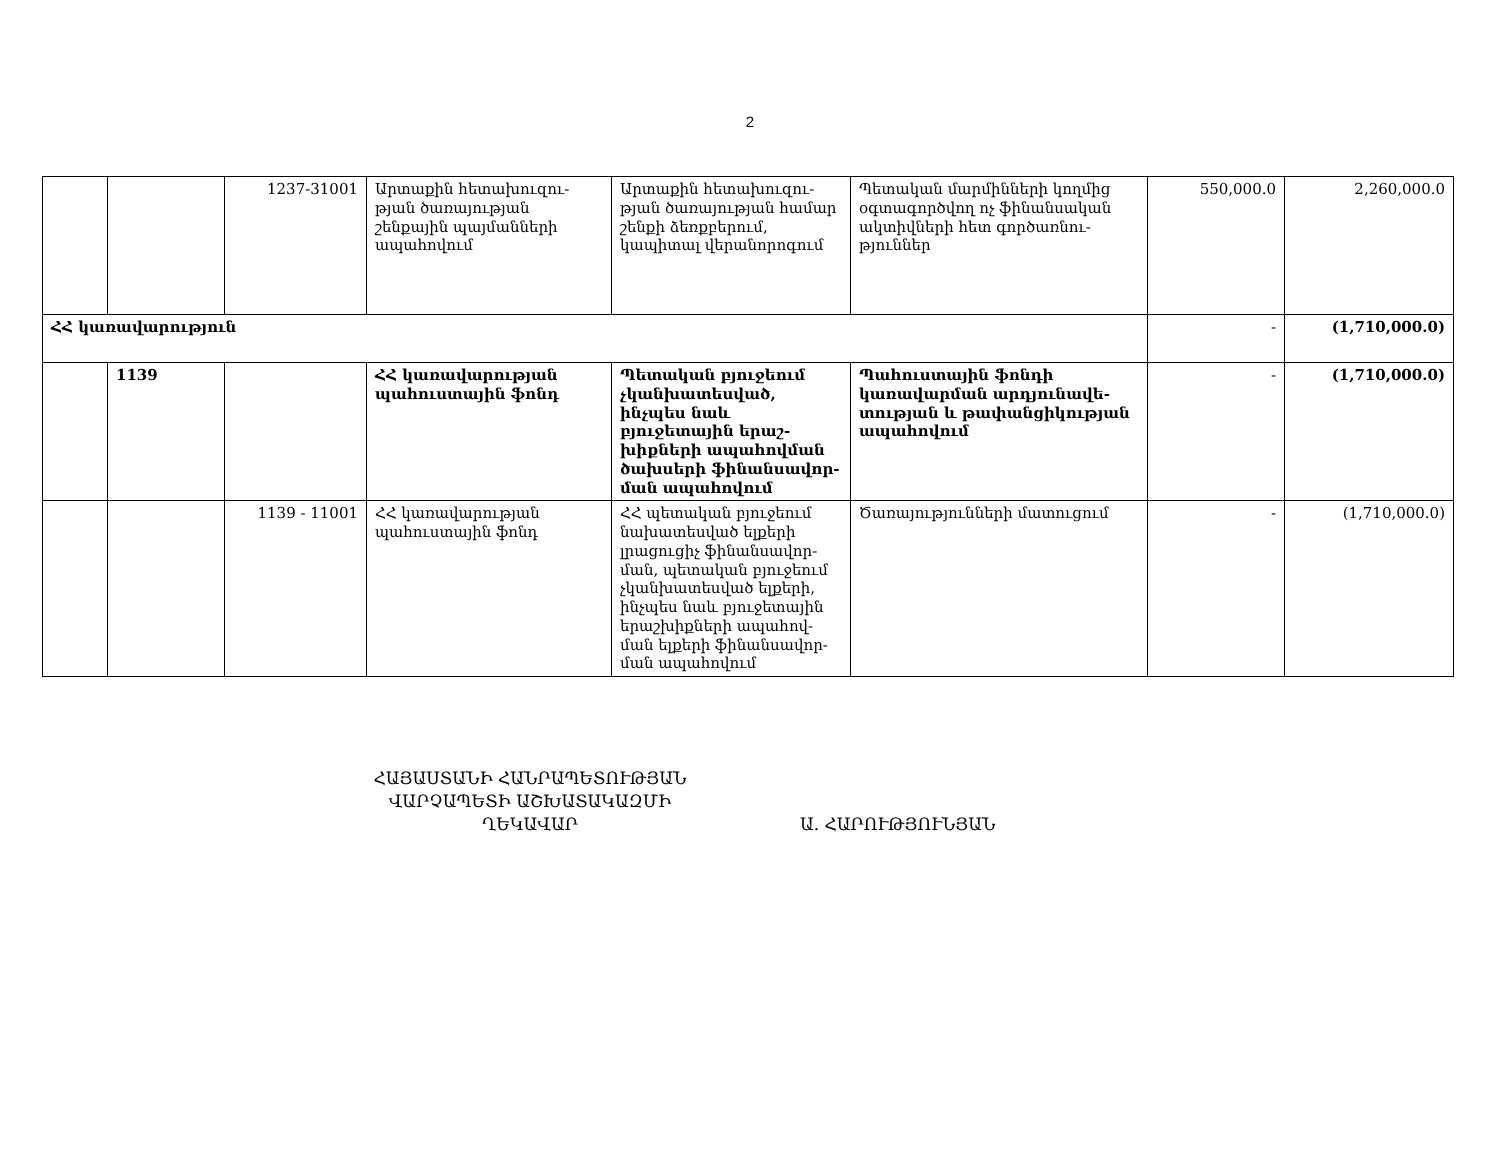2
| | | 1237-31001 | Արտաքին հետախուզու-թյան ծառայության շենքային պայմանների ապահովում | Արտաքին հետախուզու-թյան ծառայության համար շենքի ձեռքբերում, կապիտալ վերանորոգում | Պետական մարմինների կողմից օգտագործվող ոչ ֆինանսական ակտիվների հետ գործառնու-թյուններ | 550,000.0 | 2,260,000.0 |
| ՀՀ կառավարություն | | | | | | - | (1,710,000.0) |
| | 1139 | | ՀՀ կառավարության պահուստային ֆոնդ | Պետական բյուջեում չկանխատեսված, ինչպես նաև բյուջետային երաշ-խիքների ապահովման ծախսերի ֆինանսավոր-ման ապահովում | Պահուստային ֆոնդի կառավարման արդյունավե-տության և թափանցիկության ապահովում | - | (1,710,000.0) |
| | | 1139 - 11001 | ՀՀ կառավարության պահուստային ֆոնդ | ՀՀ պետական բյուջեում նախատեսված ելքերի լրացուցիչ ֆինանսավոր-ման, պետական բյուջեում չկանխատեսված ելքերի, ինչպես նաև բյուջետային երաշխիքների ապահով-ման ելքերի ֆինանսավոր-ման ապահովում | Ծառայությունների մատուցում | - | (1,710,000.0) |
ՀԱՅԱՍՏԱՆԻ ՀԱՆՐԱՊԵՏՈՒԹՅԱՆ
ՎԱՐՉԱՊԵՏԻ ԱՇԽԱՏԱԿԱԶՄԻ
ՂԵԿԱՎԱՐ
Ա. ՀԱՐՈՒԹՅՈՒՆՅԱՆ